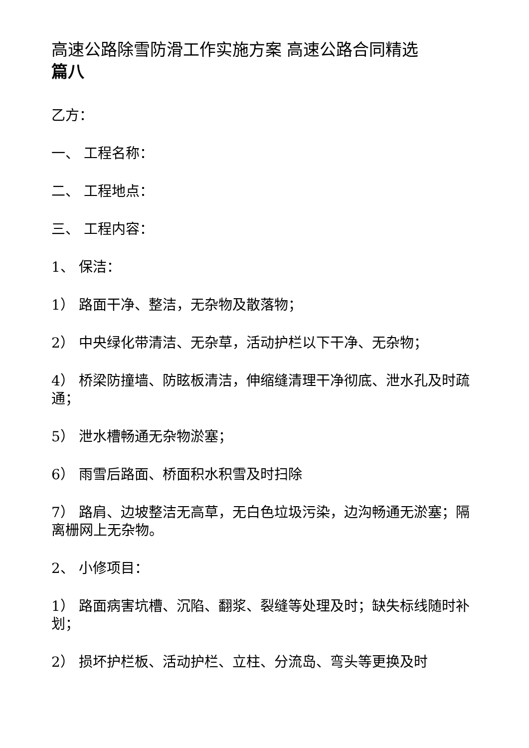高速公路除雪防滑工作实施方案 高速公路合同精选
篇八
乙方：
一、 工程名称：
二、 工程地点：
三、 工程内容：
1、 保洁：
1） 路面干净、整洁，无杂物及散落物；
2） 中央绿化带清洁、无杂草，活动护栏以下干净、无杂物；
4） 桥梁防撞墙、防眩板清洁，伸缩缝清理干净彻底、泄水孔及时疏通；
5） 泄水槽畅通无杂物淤塞；
6） 雨雪后路面、桥面积水积雪及时扫除
7） 路肩、边坡整洁无高草，无白色垃圾污染，边沟畅通无淤塞；隔离栅网上无杂物。
2、 小修项目：
1） 路面病害坑槽、沉陷、翻浆、裂缝等处理及时；缺失标线随时补划；
2） 损坏护栏板、活动护栏、立柱、分流岛、弯头等更换及时